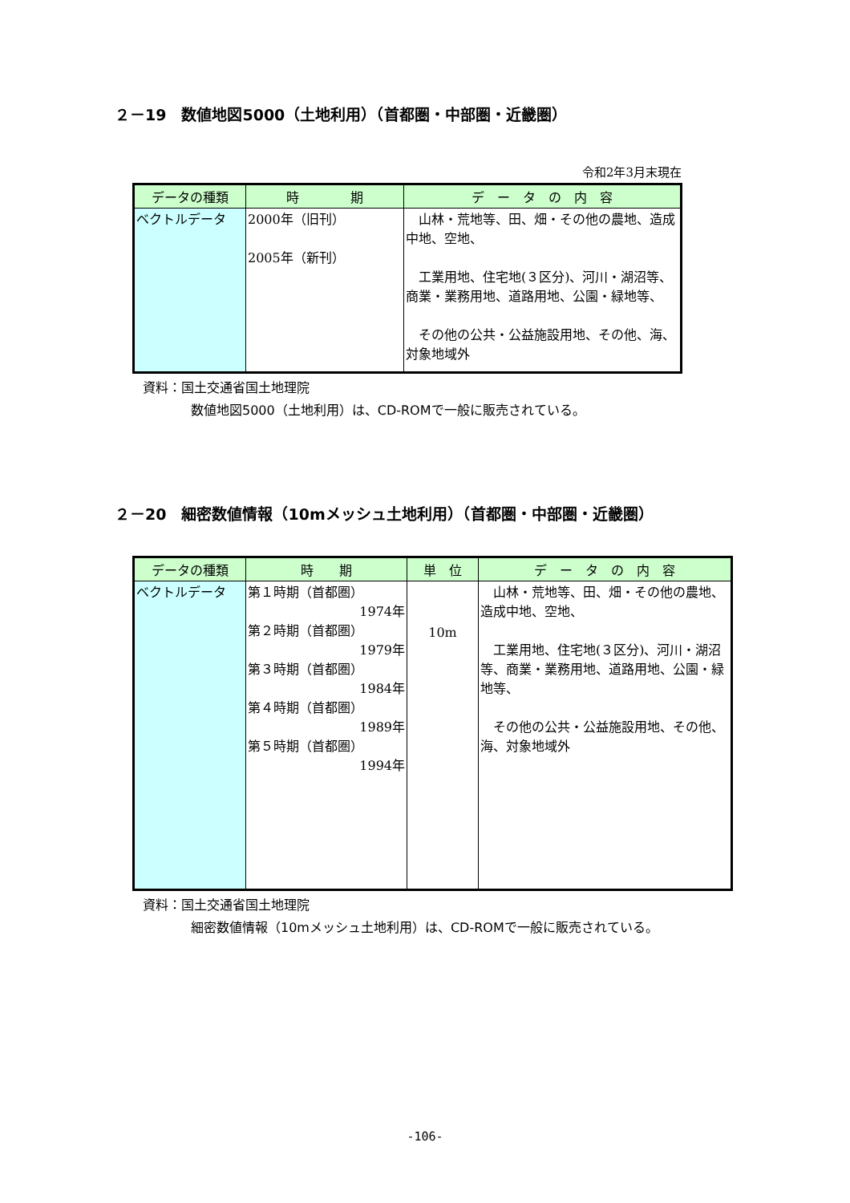２－19　数値地図5000（土地利用）（首都圏・中部圏・近畿圏）
令和2年3月末現在
| データの種類 | 時 期 | デ ー タ の 内 容 |
| --- | --- | --- |
| ベクトルデータ | 2000年（旧刊） 2005年（新刊） | 山林・荒地等、田、畑・その他の農地、造成中地、空地、 工業用地、住宅地(３区分)、河川・湖沼等、商業・業務用地、道路用地、公園・緑地等、 その他の公共・公益施設用地、その他、海、対象地域外 |
資料：国土交通省国土地理院
数値地図5000（土地利用）は、CD-ROMで一般に販売されている。
２－20　細密数値情報（10mメッシュ土地利用）（首都圏・中部圏・近畿圏）
| データの種類 | 時 期 | 単 位 | デ ー タ の 内 容 |
| --- | --- | --- | --- |
| ベクトルデータ | 第１時期（首都圏） 1974年 第２時期（首都圏） 1979年 第３時期（首都圏） 1984年 第４時期（首都圏） 1989年 第５時期（首都圏） 1994年 | 10m | 山林・荒地等、田、畑・その他の農地、造成中地、空地、 工業用地、住宅地(３区分)、河川・湖沼等、商業・業務用地、道路用地、公園・緑地等、 その他の公共・公益施設用地、その他、海、対象地域外 |
資料：国土交通省国土地理院
細密数値情報（10mメッシュ土地利用）は、CD-ROMで一般に販売されている。
-106-